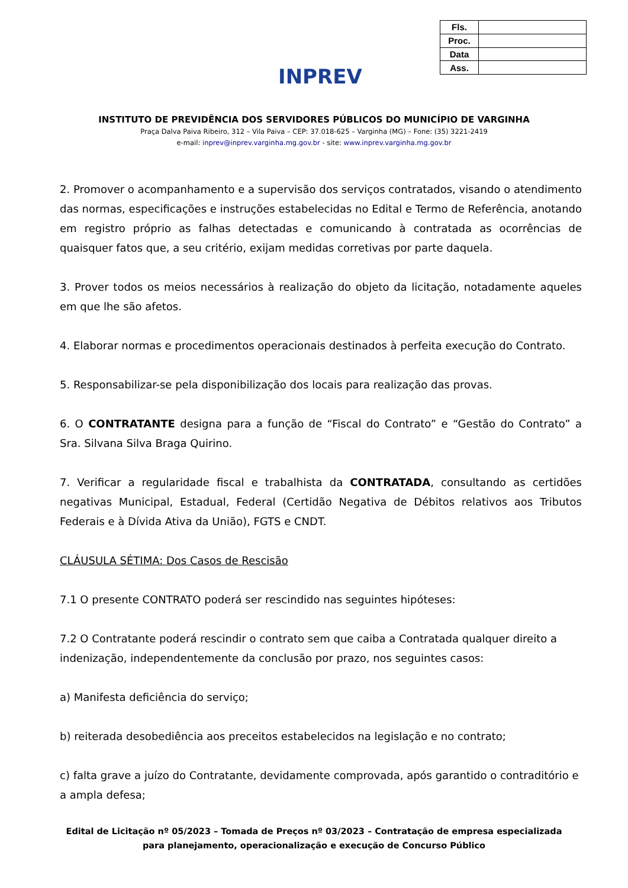INPREV
| Fls. | |
| Proc. | |
| Data | |
| Ass. | |
INSTITUTO DE PREVIDÊNCIA DOS SERVIDORES PÚBLICOS DO MUNICÍPIO DE VARGINHA
Praça Dalva Paiva Ribeiro, 312 – Vila Paiva – CEP: 37.018-625 – Varginha (MG) – Fone: (35) 3221-2419
e-mail: inprev@inprev.varginha.mg.gov.br - site: www.inprev.varginha.mg.gov.br
2. Promover o acompanhamento e a supervisão dos serviços contratados, visando o atendimento das normas, especificações e instruções estabelecidas no Edital e Termo de Referência, anotando em registro próprio as falhas detectadas e comunicando à contratada as ocorrências de quaisquer fatos que, a seu critério, exijam medidas corretivas por parte daquela.
3. Prover todos os meios necessários à realização do objeto da licitação, notadamente aqueles em que lhe são afetos.
4. Elaborar normas e procedimentos operacionais destinados à perfeita execução do Contrato.
5. Responsabilizar-se pela disponibilização dos locais para realização das provas.
6. O CONTRATANTE designa para a função de “Fiscal do Contrato” e “Gestão do Contrato” a Sra. Silvana Silva Braga Quirino.
7. Verificar a regularidade fiscal e trabalhista da CONTRATADA, consultando as certidões negativas Municipal, Estadual, Federal (Certidão Negativa de Débitos relativos aos Tributos Federais e à Dívida Ativa da União), FGTS e CNDT.
CLÁUSULA SÉTIMA: Dos Casos de Rescisão
7.1 O presente CONTRATO poderá ser rescindido nas seguintes hipóteses:
7.2 O Contratante poderá rescindir o contrato sem que caiba a Contratada qualquer direito a indenização, independentemente da conclusão por prazo, nos seguintes casos:
a) Manifesta deficiência do serviço;
b) reiterada desobediência aos preceitos estabelecidos na legislação e no contrato;
c) falta grave a juízo do Contratante, devidamente comprovada, após garantido o contraditório e a ampla defesa;
Edital de Licitação nº 05/2023 – Tomada de Preços nº 03/2023 – Contratação de empresa especializada
para planejamento, operacionalização e execução de Concurso Público